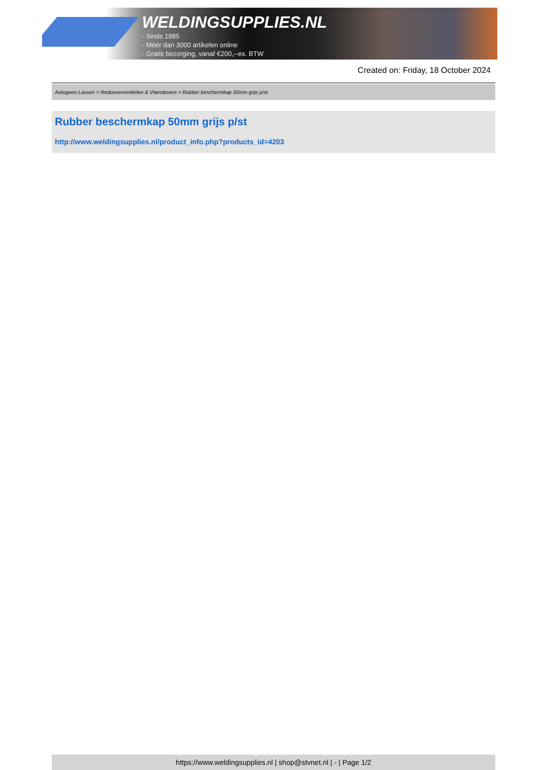WELDINGSUPPLIES.NL
- Sinds 1985
- Méér dan 3000 artikelen online
- Gratis bezorging, vanaf €200,--ex. BTW
Created on: Friday, 18 October 2024
Autogeen Lassen > Reduceerventielen & Vlamdovers > Rubber beschermkap 50mm grijs p/st
Rubber beschermkap 50mm grijs p/st
http://www.weldingsupplies.nl/product_info.php?products_id=4203
https://www.weldingsupplies.nl | shop@stvnet.nl | - | Page 1/2